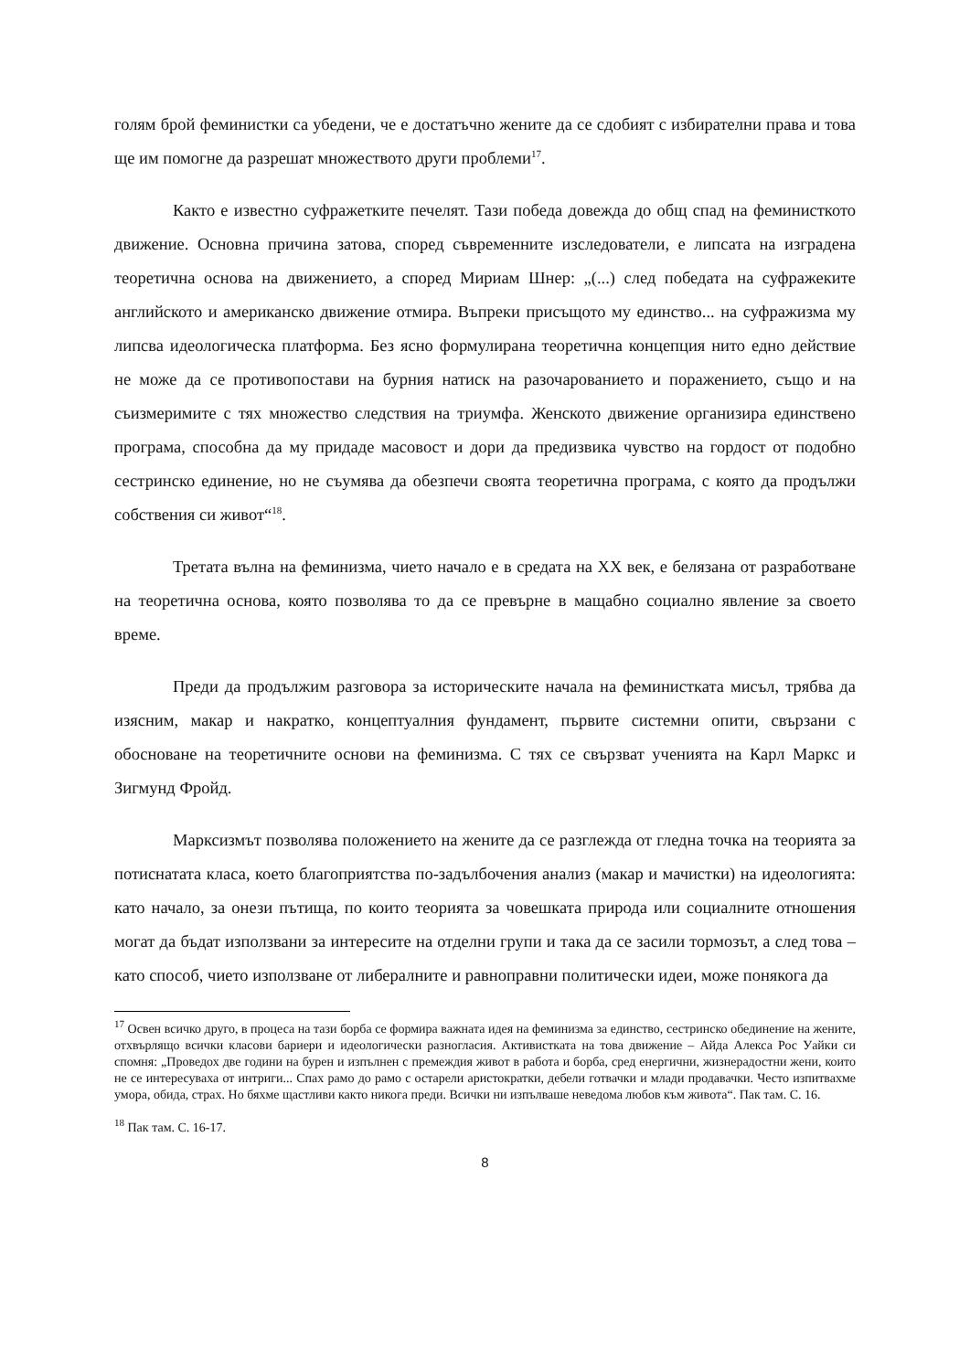голям брой феминистки са убедени, че е достатъчно жените да се сдобият с избирателни права и това ще им помогне да разрешат множеството други проблеми<sup>17</sup>.
Както е известно суфражетките печелят. Тази победа довежда до общ спад на феминисткото движение. Основна причина затова, според съвременните изследователи, е липсата на изградена теоретична основа на движението, а според Мириам Шнер: „(...) след победата на суфражеките английското и американско движение отмира. Въпреки присъщото му единство... на суфражизма му липсва идеологическа платформа. Без ясно формулирана теоретична концепция нито едно действие не може да се противопостави на бурния натиск на разочарованието и поражението, също и на съизмеримите с тях множество следствия на триумфа. Женското движение организира единствено програма, способна да му придаде масовост и дори да предизвика чувство на гордост от подобно сестринско единение, но не съумява да обезпечи своята теоретична програма, с която да продължи собствения си живот“<sup>18</sup>.
Третата вълна на феминизма, чието начало е в средата на XX век, е белязана от разработване на теоретична основа, която позволява то да се превърне в мащабно социално явление за своето време.
Преди да продължим разговора за историческите начала на феминистката мисъл, трябва да изясним, макар и накратко, концептуалния фундамент, първите системни опити, свързани с обосноване на теоретичните основи на феминизма. С тях се свързват ученията на Карл Маркс и Зигмунд Фройд.
Марксизмът позволява положението на жените да се разглежда от гледна точка на теорията за потиснатата класа, което благоприятства по-задълбочения анализ (макар и мачистки) на идеологията: като начало, за онези пътища, по които теорията за човешката природа или социалните отношения могат да бъдат използвани за интересите на отделни групи и така да се засили тормозът, а след това – като способ, чието използване от либералните и равноправни политически идеи, може понякога да
<sup>17</sup> Освен всичко друго, в процеса на тази борба се формира важната идея на феминизма за единство, сестринско обединение на жените, отхвърлящо всички класови бариери и идеологически разногласия. Активистката на това движение – Айда Алекса Рос Уайки си спомня: „Проведох две години на бурен и изпълнен с премеждия живот в работа и борба, сред енергични, жизнерадостни жени, които не се интересуваха от интриги... Спах рамо до рамо с остарели аристократки, дебели готвачки и млади продавачки. Често изпитвахме умора, обида, страх. Но бяхме щастливи както никога преди. Всички ни изпълваше неведома любов към живота“. Пак там. С. 16.
<sup>18</sup> Пак там. С. 16-17.
8